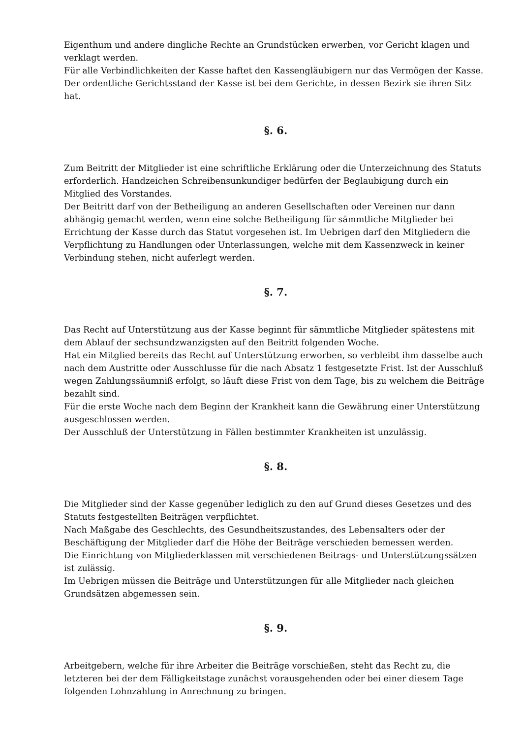Eigenthum und andere dingliche Rechte an Grundstücken erwerben, vor Gericht klagen und verklagt werden.
Für alle Verbindlichkeiten der Kasse haftet den Kassengläubigern nur das Vermögen der Kasse.
Der ordentliche Gerichtsstand der Kasse ist bei dem Gerichte, in dessen Bezirk sie ihren Sitz hat.
§. 6.
Zum Beitritt der Mitglieder ist eine schriftliche Erklärung oder die Unterzeichnung des Statuts erforderlich. Handzeichen Schreibensunkundiger bedürfen der Beglaubigung durch ein Mitglied des Vorstandes.
Der Beitritt darf von der Betheiligung an anderen Gesellschaften oder Vereinen nur dann abhängig gemacht werden, wenn eine solche Betheiligung für sämmtliche Mitglieder bei Errichtung der Kasse durch das Statut vorgesehen ist. Im Uebrigen darf den Mitgliedern die Verpflichtung zu Handlungen oder Unterlassungen, welche mit dem Kassenzweck in keiner Verbindung stehen, nicht auferlegt werden.
§. 7.
Das Recht auf Unterstützung aus der Kasse beginnt für sämmtliche Mitglieder spätestens mit dem Ablauf der sechsundzwanzigsten auf den Beitritt folgenden Woche.
Hat ein Mitglied bereits das Recht auf Unterstützung erworben, so verbleibt ihm dasselbe auch nach dem Austritte oder Ausschlusse für die nach Absatz 1 festgesetzte Frist. Ist der Ausschluß wegen Zahlungssäumniß erfolgt, so läuft diese Frist von dem Tage, bis zu welchem die Beiträge bezahlt sind.
Für die erste Woche nach dem Beginn der Krankheit kann die Gewährung einer Unterstützung ausgeschlossen werden.
Der Ausschluß der Unterstützung in Fällen bestimmter Krankheiten ist unzulässig.
§. 8.
Die Mitglieder sind der Kasse gegenüber lediglich zu den auf Grund dieses Gesetzes und des Statuts festgestellten Beiträgen verpflichtet.
Nach Maßgabe des Geschlechts, des Gesundheitszustandes, des Lebensalters oder der Beschäftigung der Mitglieder darf die Höhe der Beiträge verschieden bemessen werden.
Die Einrichtung von Mitgliederklassen mit verschiedenen Beitrags- und Unterstützungssätzen ist zulässig.
Im Uebrigen müssen die Beiträge und Unterstützungen für alle Mitglieder nach gleichen Grundsätzen abgemessen sein.
§. 9.
Arbeitgebern, welche für ihre Arbeiter die Beiträge vorschießen, steht das Recht zu, die letzteren bei der dem Fälligkeitstage zunächst vorausgehenden oder bei einer diesem Tage folgenden Lohnzahlung in Anrechnung zu bringen.